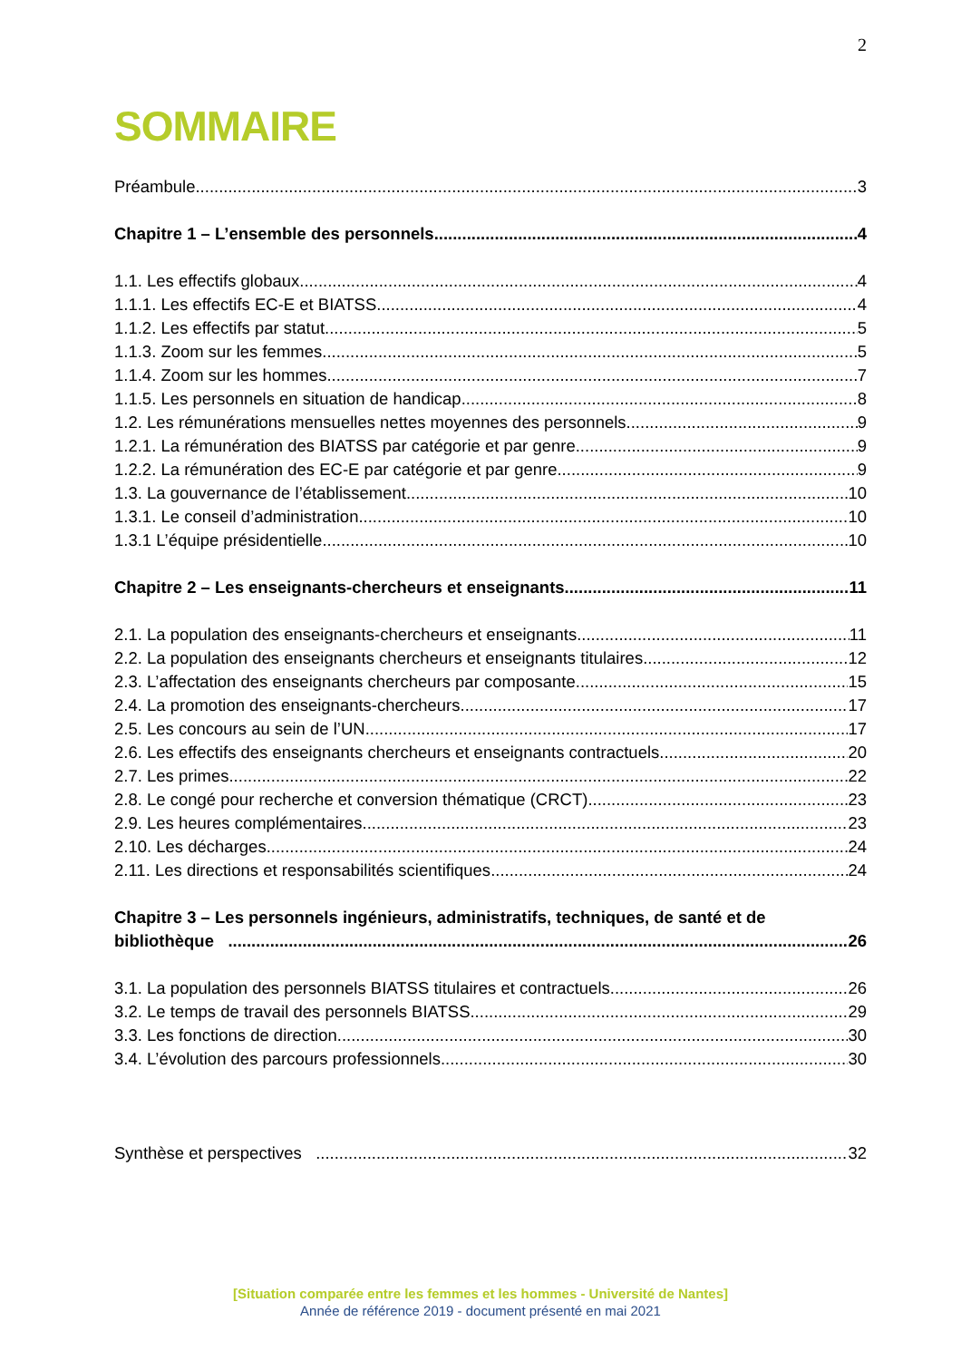2
SOMMAIRE
Préambule 3
Chapitre 1 – L’ensemble des personnels 4
1.1. Les effectifs globaux 4
1.1.1. Les effectifs EC-E et BIATSS 4
1.1.2. Les effectifs par statut 5
1.1.3. Zoom sur les femmes 5
1.1.4. Zoom sur les hommes 7
1.1.5. Les personnels en situation de handicap 8
1.2. Les rémunérations mensuelles nettes moyennes des personnels 9
1.2.1. La rémunération des BIATSS par catégorie et par genre 9
1.2.2. La rémunération des EC-E par catégorie et par genre 9
1.3. La gouvernance de l’établissement 10
1.3.1. Le conseil d’administration 10
1.3.1 L’équipe présidentielle 10
Chapitre 2 – Les enseignants-chercheurs et enseignants 11
2.1. La population des enseignants-chercheurs et enseignants 11
2.2. La population des enseignants chercheurs et enseignants titulaires 12
2.3. L’affectation des enseignants chercheurs par composante 15
2.4. La promotion des enseignants-chercheurs 17
2.5. Les concours au sein de l’UN 17
2.6. Les effectifs des enseignants chercheurs et enseignants contractuels 20
2.7. Les primes 22
2.8. Le congé pour recherche et conversion thématique (CRCT) 23
2.9. Les heures complémentaires 23
2.10. Les décharges 24
2.11. Les directions et responsabilités scientifiques 24
Chapitre 3 – Les personnels ingénieurs, administratifs, techniques, de santé et de
bibliothèque 26
3.1. La population des personnels BIATSS titulaires et contractuels 26
3.2. Le temps de travail des personnels BIATSS 29
3.3. Les fonctions de direction 30
3.4. L’évolution des parcours professionnels 30
Synthèse et perspectives 32
[Situation comparée entre les femmes et les hommes - Université de Nantes]
Année de référence 2019 - document présenté en mai 2021